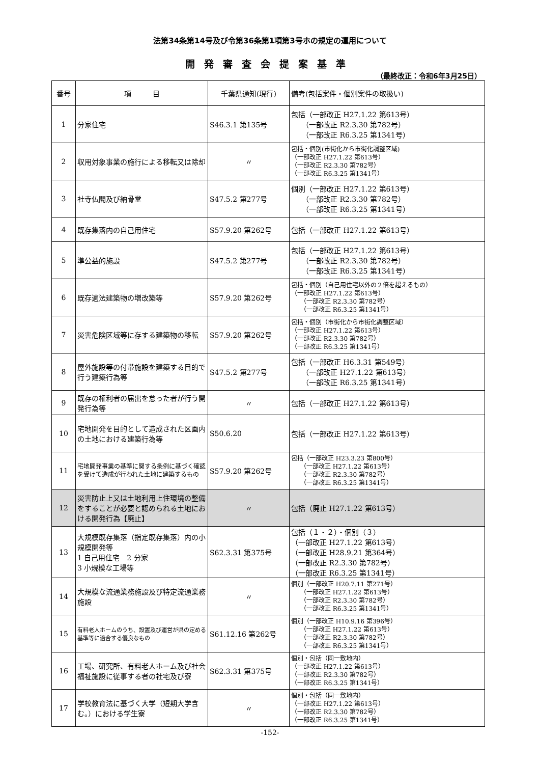法第34条第14号及び令第36条第1項第3号ホの規定の運用について
開発審査会提案基準
（最終改正：令和6年3月25日）
| 番号 | 項 目 | 千葉県通知(現行) | 備考(包括案件・個別案件の取扱い) |
| --- | --- | --- | --- |
| 1 | 分家住宅 | S46.3.1 第135号 | 包括（一部改正 H27.1.22 第613号） （一部改正 R2.3.30 第782号） （一部改正 R6.3.25 第1341号） |
| 2 | 収用対象事業の施行による移転又は除却 | 〃 | 包括・個別(市街化から市街化調整区域) （一部改正 H27.1.22 第613号） （一部改正 R2.3.30 第782号） （一部改正 R6.3.25 第1341号） |
| 3 | 社寺仏閣及び納骨堂 | S47.5.2 第277号 | 個別（一部改正 H27.1.22 第613号） （一部改正 R2.3.30 第782号） （一部改正 R6.3.25 第1341号） |
| 4 | 既存集落内の自己用住宅 | S57.9.20 第262号 | 包括（一部改正 H27.1.22 第613号） |
| 5 | 準公益的施設 | S47.5.2 第277号 | 包括（一部改正 H27.1.22 第613号） （一部改正 R2.3.30 第782号） （一部改正 R6.3.25 第1341号） |
| 6 | 既存適法建築物の増改築等 | S57.9.20 第262号 | 包括・個別（自己用住宅以外の２倍を超えるもの） （一部改正 H27.1.22 第613号） （一部改正 R2.3.30 第782号） （一部改正 R6.3.25 第1341号） |
| 7 | 災害危険区域等に存する建築物の移転 | S57.9.20 第262号 | 包括・個別（市街化から市街化調整区域） （一部改正 H27.1.22 第613号） （一部改正 R2.3.30 第782号） （一部改正 R6.3.25 第1341号） |
| 8 | 屋外施設等の付帯施設を建築する目的で行う建築行為等 | S47.5.2 第277号 | 包括（一部改正 H6.3.31 第549号） （一部改正 H27.1.22 第613号） （一部改正 R6.3.25 第1341号） |
| 9 | 既存の権利者の届出を怠った者が行う開発行為等 | 〃 | 包括（一部改正 H27.1.22 第613号） |
| 10 | 宅地開発を目的として造成された区画内の土地における建築行為等 | S50.6.20 | 包括（一部改正 H27.1.22 第613号） |
| 11 | 宅地開発事業の基準に関する条例に基づく確認を受けて造成が行われた土地に建築するもの | S57.9.20 第262号 | 包括（一部改正 H23.3.23 第800号） （一部改正 H27.1.22 第613号） （一部改正 R2.3.30 第782号） （一部改正 R6.3.25 第1341号） |
| 12 | 災害防止上又は土地利用上住環境の整備をすることが必要と認められる土地における開発行為【廃止】 | 〃 | 包括（廃止 H27.1.22 第613号） |
| 13 | 大規模既存集落（指定既存集落）内の小規模開発等 1 自己用住宅 2 分家 3 小規模な工場等 | S62.3.31 第375号 | 包括（１・２）・個別（３） （一部改正 H27.1.22 第613号） （一部改正 H28.9.21 第364号） （一部改正 R2.3.30 第782号） （一部改正 R6.3.25 第1341号） |
| 14 | 大規模な流通業務施設及び特定流通業務施設 | 〃 | 個別（一部改正 H20.7.11 第271号） （一部改正 H27.1.22 第613号） （一部改正 R2.3.30 第782号） （一部改正 R6.3.25 第1341号） |
| 15 | 有料老人ホームのうち、設置及び運営が県の定める基準等に適合する優良なもの | S61.12.16 第262号 | 個別（一部改正 H10.9.16 第396号） （一部改正 H27.1.22 第613号） （一部改正 R2.3.30 第782号） （一部改正 R6.3.25 第1341号） |
| 16 | 工場、研究所、有料老人ホーム及び社会福祉施設に従事する者の社宅及び寮 | S62.3.31 第375号 | 個別・包括（同一敷地内） （一部改正 H27.1.22 第613号） （一部改正 R2.3.30 第782号） （一部改正 R6.3.25 第1341号） |
| 17 | 学校教育法に基づく大学（短期大学含む。）における学生寮 | 〃 | 個別・包括（同一敷地内） （一部改正 H27.1.22 第613号） （一部改正 R2.3.30 第782号） （一部改正 R6.3.25 第1341号） |
-152-